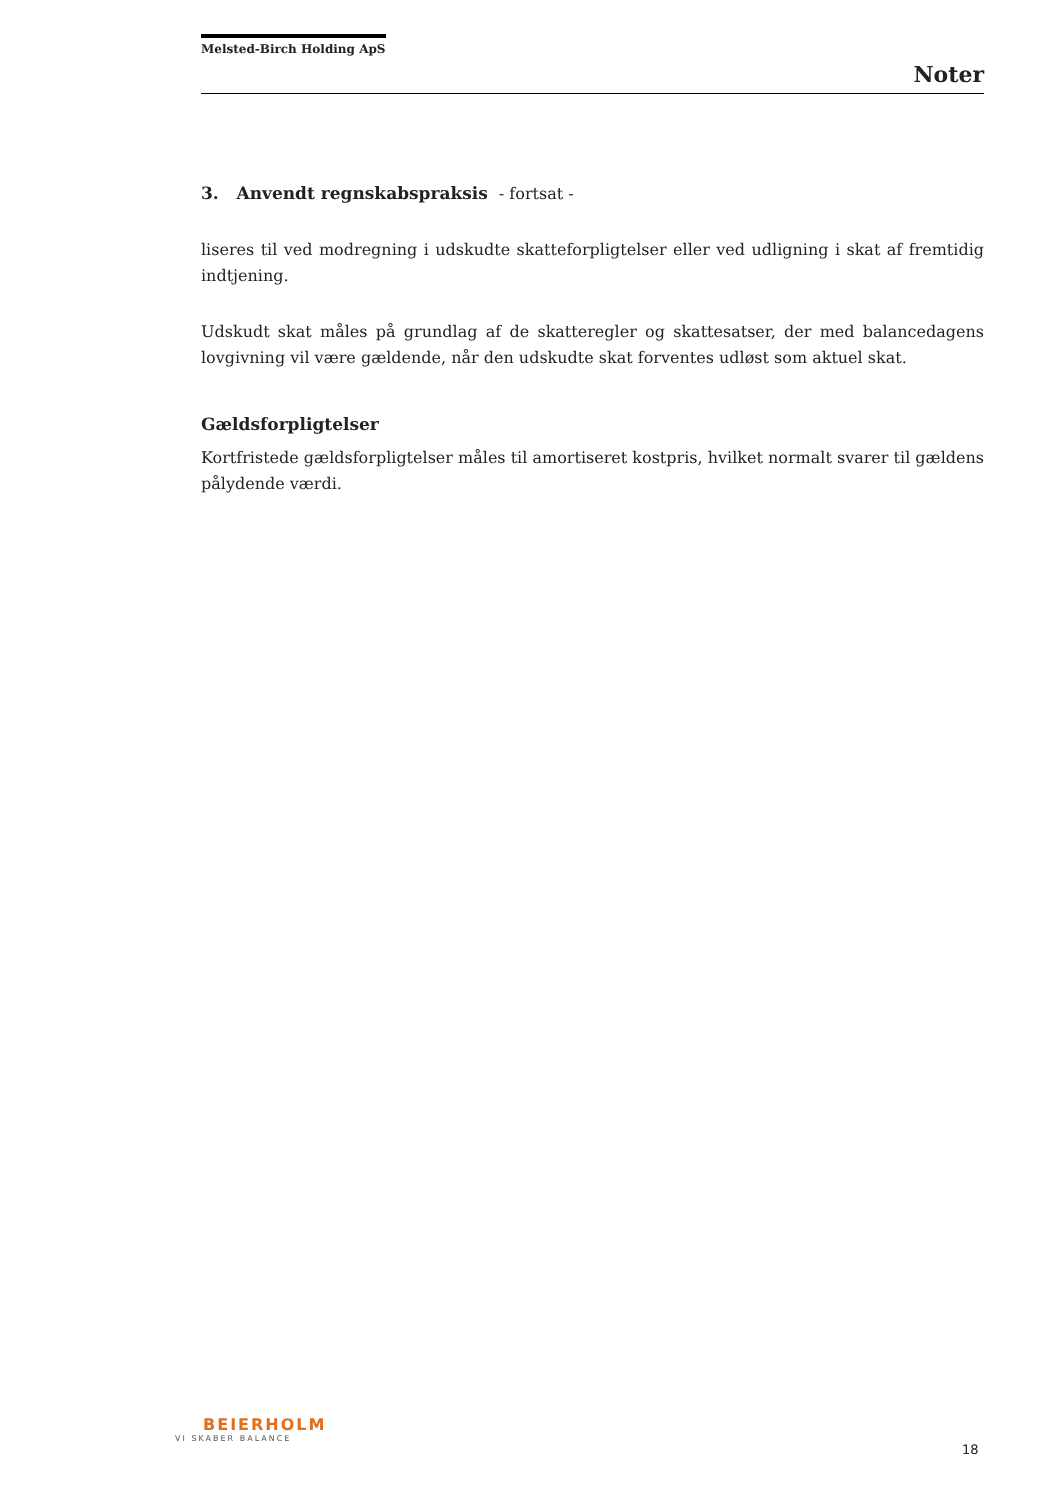Melsted-Birch Holding ApS
Noter
3. Anvendt regnskabspraksis - fortsat -
liseres til ved modregning i udskudte skatteforpligtelser eller ved udligning i skat af fremtidig indtjening.
Udskudt skat måles på grundlag af de skatteregler og skattesatser, der med balancedagens lovgivning vil være gældende, når den udskudte skat forventes udløst som aktuel skat.
Gældsforpligtelser
Kortfristede gældsforpligtelser måles til amortiseret kostpris, hvilket normalt svarer til gældens pålydende værdi.
BEIERHOLM
VI SKABER BALANCE
18